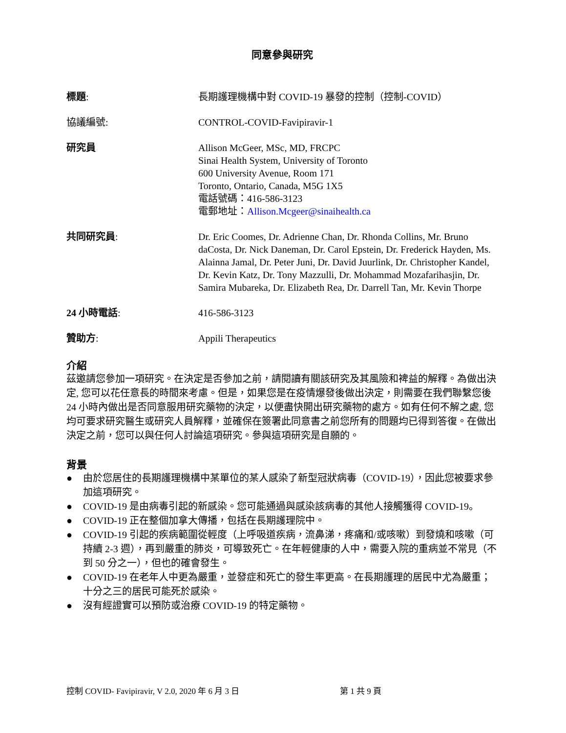同意參與研究
標題: 長期護理機構中對 COVID-19 暴發的控制（控制-COVID）
協議編號: CONTROL-COVID-Favipiravir-1
研究員 Allison McGeer, MSc, MD, FRCPC
Sinai Health System, University of Toronto
600 University Avenue, Room 171
Toronto, Ontario, Canada, M5G 1X5
電話號碼：416-586-3123
電郵地址：Allison.Mcgeer@sinaihealth.ca
共同研究員: Dr. Eric Coomes, Dr. Adrienne Chan, Dr. Rhonda Collins, Mr. Bruno daCosta, Dr. Nick Daneman, Dr. Carol Epstein, Dr. Frederick Hayden, Ms. Alainna Jamal, Dr. Peter Juni, Dr. David Juurlink, Dr. Christopher Kandel, Dr. Kevin Katz, Dr. Tony Mazzulli, Dr. Mohammad Mozafarihasjin, Dr. Samira Mubareka, Dr. Elizabeth Rea, Dr. Darrell Tan, Mr. Kevin Thorpe
24 小時電話: 416-586-3123
贊助方: Appili Therapeutics
介紹
茲邀請您參加一項研究。在決定是否參加之前，請閱讀有關該研究及其風險和裨益的解釋。為做出決定, 您可以花任意長的時間來考慮。但是，如果您是在疫情爆發後做出決定，則需要在我們聯繫您後 24 小時內做出是否同意服用研究藥物的決定，以便盡快開出研究藥物的處方。如有任何不解之處, 您均可要求研究醫生或研究人員解釋，並確保在簽署此同意書之前您所有的問題均已得到答復。在做出決定之前，您可以與任何人討論這項研究。參與這項研究是自願的。
背景
● 由於您居住的長期護理機構中某單位的某人感染了新型冠狀病毒（COVID-19），因此您被要求參加這項研究。
● COVID-19 是由病毒引起的新感染。您可能通過與感染該病毒的其他人接觸獲得 COVID-19。
● COVID-19 正在整個加拿大傳播，包括在長期護理院中。
● COVID-19 引起的疾病範圍從輕度（上呼吸道疾病，流鼻涕，疼痛和/或咳嗽）到發燒和咳嗽（可持續 2-3 週），再到嚴重的肺炎，可導致死亡。在年輕健康的人中，需要入院的重病並不常見（不到 50 分之一），但也的確會發生。
● COVID-19 在老年人中更為嚴重，並發症和死亡的發生率更高。在長期護理的居民中尤為嚴重；十分之三的居民可能死於感染。
● 沒有經證實可以預防或治療 COVID-19 的特定藥物。
控制 COVID- Favipiravir, V 2.0, 2020 年 6 月 3 日 第 1 共 9 頁